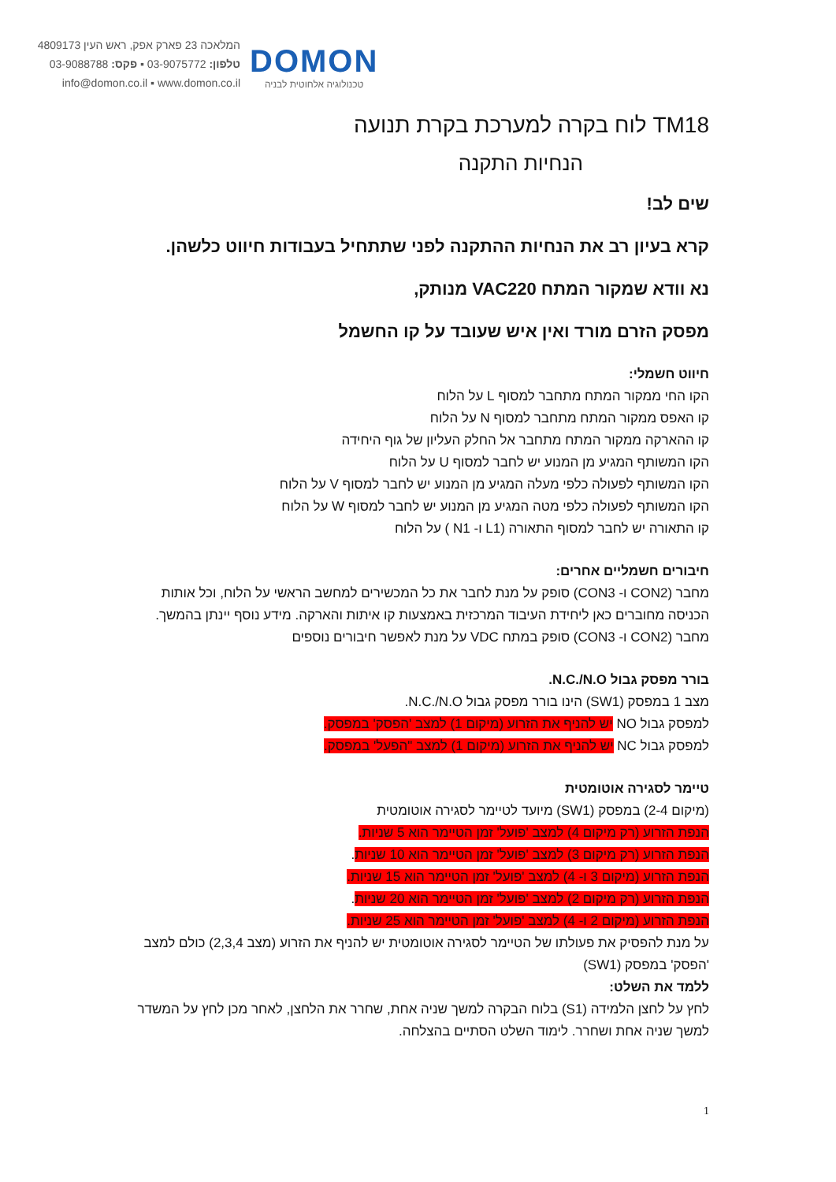המלאכה 23 פארק אפק, ראש העין 4809173
טלפון: 03-9075772 ▪ פקס: 03-9088788
info@domon.co.il ▪ www.domon.co.il
DOMON
טכנולוגיה אלחוטית לבניה
TM18 לוח בקרה למערכת בקרת תנועה
הנחיות התקנה
שים לב!
קרא בעיון רב את הנחיות ההתקנה לפני שתתחיל בעבודות חיווט כלשהן.
נא וודא שמקור המתח VAC220 מנותק,
מפסק הזרם מורד ואין איש שעובד על קו החשמל
חיווט חשמלי:
הקו החי ממקור המתח מתחבר למסוף L על הלוח
קו האפס ממקור המתח מתחבר למסוף N על הלוח
קו ההארקה ממקור המתח מתחבר אל החלק העליון של גוף היחידה
הקו המשותף המגיע מן המנוע יש לחבר למסוף U על הלוח
הקו המשותף לפעולה כלפי מעלה המגיע מן המנוע יש לחבר למסוף V על הלוח
הקו המשותף לפעולה כלפי מטה המגיע מן המנוע יש לחבר למסוף W על הלוח
קו התאורה יש לחבר למסוף התאורה (L1 ו- N1 ) על הלוח
חיבורים חשמליים אחרים:
מחבר (CON2 ו- CON3) סופק על מנת לחבר את כל המכשירים למחשב הראשי על הלוח, וכל אותות הכניסה מחוברים כאן ליחידת העיבוד המרכזית באמצעות קו איתות והארקה. מידע נוסף יינתן בהמשך.
מחבר (CON2 ו- CON3) סופק במתח VDC על מנת לאפשר חיבורים נוספים
בורר מפסק גבול N.C./N.O.
מצב 1 במפסק (SW1) הינו בורר מפסק גבול N.C./N.O.
למפסק גבול NO יש להניף את הזרוע (מיקום 1) למצב 'הפסק' במפסק.
למפסק גבול NC יש להניף את הזרוע (מיקום 1) למצב "הפעל' במפסק.
טיימר לסגירה אוטומטית
(מיקום 2-4) במפסק (SW1) מיועד לטיימר לסגירה אוטומטית
הנפת הזרוע (רק מיקום 4) למצב 'פועל' זמן הטיימר הוא 5 שניות.
הנפת הזרוע (רק מיקום 3) למצב 'פועל' זמן הטיימר הוא 10 שניות.
הנפת הזרוע (מיקום 3 ו- 4) למצב 'פועל' זמן הטיימר הוא 15 שניות.
הנפת הזרוע (רק מיקום 2) למצב 'פועל' זמן הטיימר הוא 20 שניות.
הנפת הזרוע (מיקום 2 ו- 4) למצב 'פועל' זמן הטיימר הוא 25 שניות.
על מנת להפסיק את פעולתו של הטיימר לסגירה אוטומטית יש להניף את הזרוע (מצב 2,3,4) כולם למצב 'הפסק' במפסק (SW1)
ללמד את השלט:
לחץ על לחצן הלמידה (S1) בלוח הבקרה למשך שניה אחת, שחרר את הלחצן, לאחר מכן לחץ על המשדר למשך שניה אחת ושחרר. לימוד השלט הסתיים בהצלחה.
1